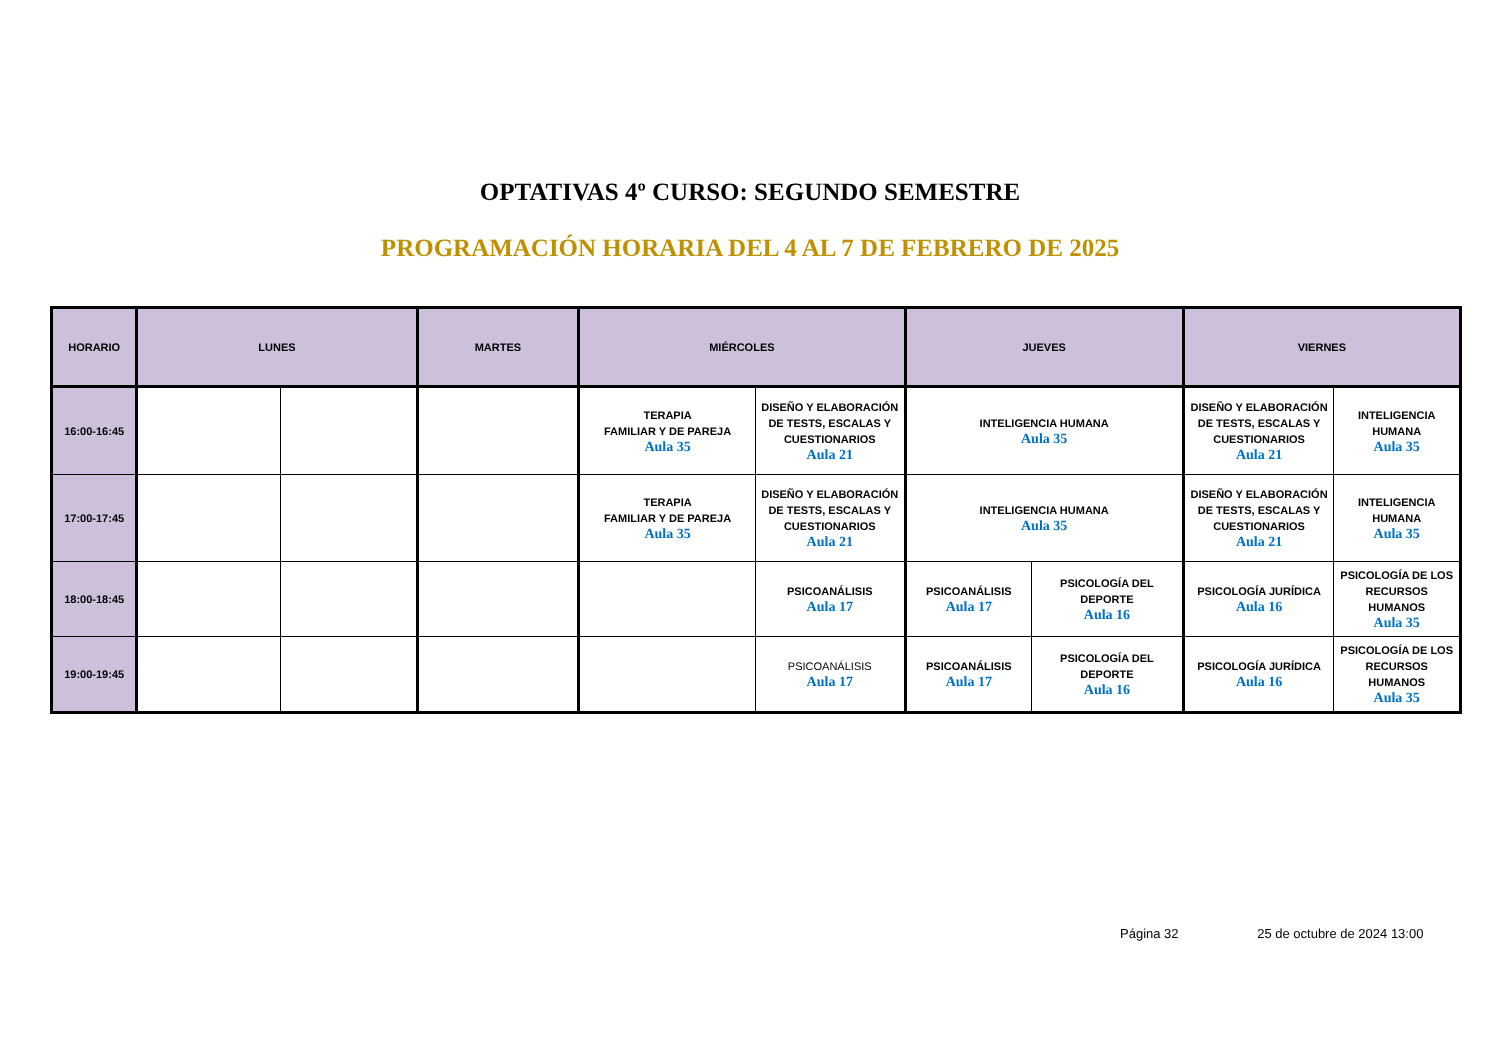OPTATIVAS 4º CURSO: SEGUNDO SEMESTRE
PROGRAMACIÓN HORARIA DEL 4 AL 7 DE FEBRERO DE 2025
| HORARIO | LUNES | | MARTES | MIÉRCOLES | | JUEVES | | VIERNES | |
| --- | --- | --- | --- | --- | --- | --- | --- | --- | --- |
| 16:00-16:45 | | | | TERAPIA FAMILIAR Y DE PAREJA Aula 35 | DISEÑO Y ELABORACIÓN DE TESTS, ESCALAS Y CUESTIONARIOS Aula 21 | INTELIGENCIA HUMANA Aula 35 | | DISEÑO Y ELABORACIÓN DE TESTS, ESCALAS Y CUESTIONARIOS Aula 21 | INTELIGENCIA HUMANA Aula 35 |
| 17:00-17:45 | | | | TERAPIA FAMILIAR Y DE PAREJA Aula 35 | DISEÑO Y ELABORACIÓN DE TESTS, ESCALAS Y CUESTIONARIOS Aula 21 | INTELIGENCIA HUMANA Aula 35 | | DISEÑO Y ELABORACIÓN DE TESTS, ESCALAS Y CUESTIONARIOS Aula 21 | INTELIGENCIA HUMANA Aula 35 |
| 18:00-18:45 | | | | | PSICOANÁLISIS Aula 17 | PSICOANÁLISIS Aula 17 | PSICOLOGÍA DEL DEPORTE Aula 16 | PSICOLOGÍA JURÍDICA Aula 16 | PSICOLOGÍA DE LOS RECURSOS HUMANOS Aula 35 |
| 19:00-19:45 | | | | | PSICOANÁLISIS Aula 17 | PSICOANÁLISIS Aula 17 | PSICOLOGÍA DEL DEPORTE Aula 16 | PSICOLOGÍA JURÍDICA Aula 16 | PSICOLOGÍA DE LOS RECURSOS HUMANOS Aula 35 |
Página 32 25 de octubre de 2024 13:00